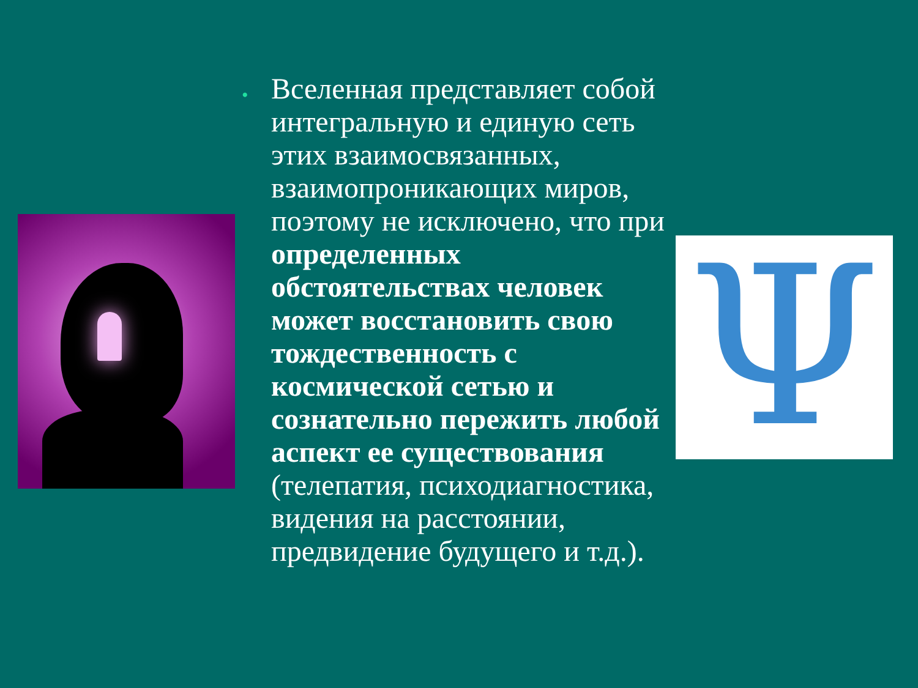Ψ
•
Вселенная представляет собой интегральную и единую сеть этих взаимосвязанных, взаимопроникающих миров, поэтому не исключено, что при определенных обстоятельствах человек может восстановить свою тождественность с космической сетью и сознательно пережить любой аспект ее существования (телепатия, психодиагностика, видения на расстоянии, предвидение будущего и т.д.).